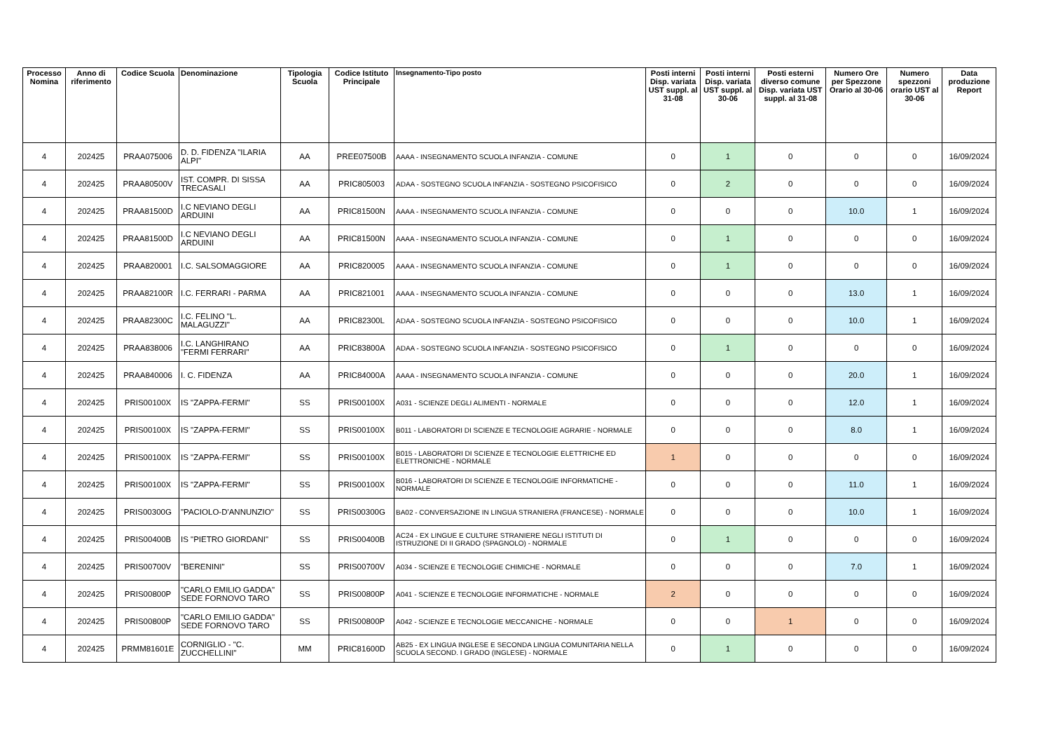| Processo Nomina | Anno di riferimento | Codice Scuola | Denominazione | Tipologia Scuola | Codice Istituto Principale | Insegnamento-Tipo posto | Posti interni Disp. variata UST suppl. al 31-08 | Posti interni Disp. variata UST suppl. al 30-06 | Posti esterni diverso comune Disp. variata UST suppl. al 31-08 | Numero Ore per Spezzone Orario al 30-06 | Numero spezzoni orario UST al 30-06 | Data produzione Report |
| --- | --- | --- | --- | --- | --- | --- | --- | --- | --- | --- | --- | --- |
| 4 | 202425 | PRAA075006 | D. D. FIDENZA "ILARIA ALPI" | AA | PREE07500B | AAAA - INSEGNAMENTO SCUOLA INFANZIA - COMUNE | 0 | 1 | 0 | 0 | 0 | 16/09/2024 |
| 4 | 202425 | PRAA80500V | IST. COMPR. DI SISSA TRECASALI | AA | PRIC805003 | ADAA - SOSTEGNO SCUOLA INFANZIA - SOSTEGNO PSICOFISICO | 0 | 2 | 0 | 0 | 0 | 16/09/2024 |
| 4 | 202425 | PRAA81500D | I.C NEVIANO DEGLI ARDUINI | AA | PRIC81500N | AAAA - INSEGNAMENTO SCUOLA INFANZIA - COMUNE | 0 | 0 | 0 | 10.0 | 1 | 16/09/2024 |
| 4 | 202425 | PRAA81500D | I.C NEVIANO DEGLI ARDUINI | AA | PRIC81500N | AAAA - INSEGNAMENTO SCUOLA INFANZIA - COMUNE | 0 | 1 | 0 | 0 | 0 | 16/09/2024 |
| 4 | 202425 | PRAA820001 | I.C. SALSOMAGGIORE | AA | PRIC820005 | AAAA - INSEGNAMENTO SCUOLA INFANZIA - COMUNE | 0 | 1 | 0 | 0 | 0 | 16/09/2024 |
| 4 | 202425 | PRAA82100R | I.C. FERRARI - PARMA | AA | PRIC821001 | AAAA - INSEGNAMENTO SCUOLA INFANZIA - COMUNE | 0 | 0 | 0 | 13.0 | 1 | 16/09/2024 |
| 4 | 202425 | PRAA82300C | I.C. FELINO "L. MALAGUZZI" | AA | PRIC82300L | ADAA - SOSTEGNO SCUOLA INFANZIA - SOSTEGNO PSICOFISICO | 0 | 0 | 0 | 10.0 | 1 | 16/09/2024 |
| 4 | 202425 | PRAA838006 | I.C. LANGHIRANO "FERMI FERRARI" | AA | PRIC83800A | ADAA - SOSTEGNO SCUOLA INFANZIA - SOSTEGNO PSICOFISICO | 0 | 1 | 0 | 0 | 0 | 16/09/2024 |
| 4 | 202425 | PRAA840006 | I. C. FIDENZA | AA | PRIC84000A | AAAA - INSEGNAMENTO SCUOLA INFANZIA - COMUNE | 0 | 0 | 0 | 20.0 | 1 | 16/09/2024 |
| 4 | 202425 | PRIS00100X | IS "ZAPPA-FERMI" | SS | PRIS00100X | A031 - SCIENZE DEGLI ALIMENTI - NORMALE | 0 | 0 | 0 | 12.0 | 1 | 16/09/2024 |
| 4 | 202425 | PRIS00100X | IS "ZAPPA-FERMI" | SS | PRIS00100X | B011 - LABORATORI DI SCIENZE E TECNOLOGIE AGRARIE - NORMALE | 0 | 0 | 0 | 8.0 | 1 | 16/09/2024 |
| 4 | 202425 | PRIS00100X | IS "ZAPPA-FERMI" | SS | PRIS00100X | B015 - LABORATORI DI SCIENZE E TECNOLOGIE ELETTRICHE ED ELETTRONICHE - NORMALE | 1 | 0 | 0 | 0 | 0 | 16/09/2024 |
| 4 | 202425 | PRIS00100X | IS "ZAPPA-FERMI" | SS | PRIS00100X | B016 - LABORATORI DI SCIENZE E TECNOLOGIE INFORMATICHE - NORMALE | 0 | 0 | 0 | 11.0 | 1 | 16/09/2024 |
| 4 | 202425 | PRIS00300G | "PACIOLO-D'ANNUNZIO" | SS | PRIS00300G | BA02 - CONVERSAZIONE IN LINGUA STRANIERA (FRANCESE) - NORMALE | 0 | 0 | 0 | 10.0 | 1 | 16/09/2024 |
| 4 | 202425 | PRIS00400B | IS "PIETRO GIORDANI" | SS | PRIS00400B | AC24 - EX LINGUE E CULTURE STRANIERE NEGLI ISTITUTI DI ISTRUZIONE DI II GRADO (SPAGNOLO) - NORMALE | 0 | 1 | 0 | 0 | 0 | 16/09/2024 |
| 4 | 202425 | PRIS00700V | "BERENINI" | SS | PRIS00700V | A034 - SCIENZE E TECNOLOGIE CHIMICHE - NORMALE | 0 | 0 | 0 | 7.0 | 1 | 16/09/2024 |
| 4 | 202425 | PRIS00800P | "CARLO EMILIO GADDA" SEDE FORNOVO TARO | SS | PRIS00800P | A041 - SCIENZE E TECNOLOGIE INFORMATICHE - NORMALE | 2 | 0 | 0 | 0 | 0 | 16/09/2024 |
| 4 | 202425 | PRIS00800P | "CARLO EMILIO GADDA" SEDE FORNOVO TARO | SS | PRIS00800P | A042 - SCIENZE E TECNOLOGIE MECCANICHE - NORMALE | 0 | 0 | 1 | 0 | 0 | 16/09/2024 |
| 4 | 202425 | PRMM81601E | CORNIGLIO - "C. ZUCCHELLINI" | MM | PRIC81600D | AB25 - EX LINGUA INGLESE E SECONDA LINGUA COMUNITARIA NELLA SCUOLA SECOND. I GRADO (INGLESE) - NORMALE | 0 | 1 | 0 | 0 | 0 | 16/09/2024 |